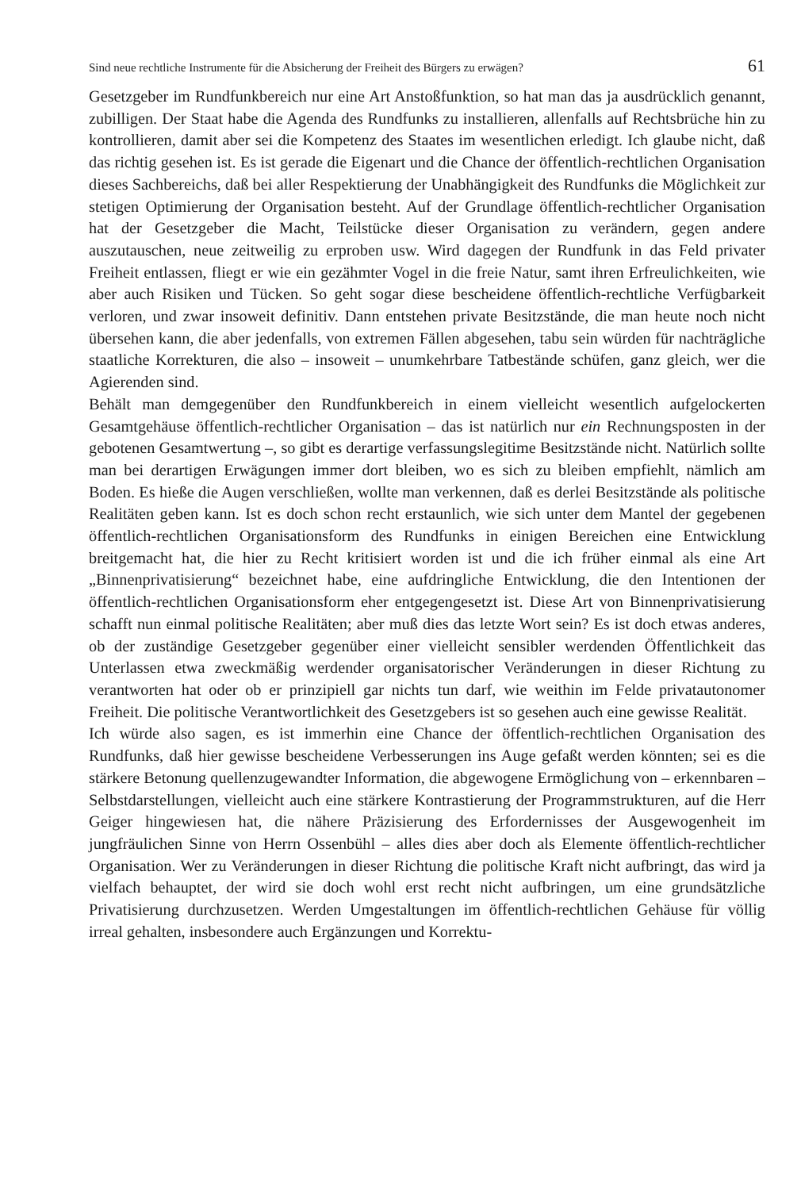Sind neue rechtliche Instrumente für die Absicherung der Freiheit des Bürgers zu erwägen? 61
Gesetzgeber im Rundfunkbereich nur eine Art Anstoßfunktion, so hat man das ja ausdrücklich genannt, zubilligen. Der Staat habe die Agenda des Rundfunks zu installieren, allenfalls auf Rechtsbrüche hin zu kontrollieren, damit aber sei die Kompetenz des Staates im wesentlichen erledigt. Ich glaube nicht, daß das richtig gesehen ist. Es ist gerade die Eigenart und die Chance der öffentlich-rechtlichen Organisation dieses Sachbereichs, daß bei aller Respektierung der Unabhängigkeit des Rundfunks die Möglichkeit zur stetigen Optimierung der Organisation besteht. Auf der Grundlage öffentlich-rechtlicher Organisation hat der Gesetzgeber die Macht, Teilstücke dieser Organisation zu verändern, gegen andere auszutauschen, neue zeitweilig zu erproben usw. Wird dagegen der Rundfunk in das Feld privater Freiheit entlassen, fliegt er wie ein gezähmter Vogel in die freie Natur, samt ihren Erfreulichkeiten, wie aber auch Risiken und Tücken. So geht sogar diese bescheidene öffentlich-rechtliche Verfügbarkeit verloren, und zwar insoweit definitiv. Dann entstehen private Besitzstände, die man heute noch nicht übersehen kann, die aber jedenfalls, von extremen Fällen abgesehen, tabu sein würden für nachträgliche staatliche Korrekturen, die also – insoweit – unumkehrbare Tatbestände schüfen, ganz gleich, wer die Agierenden sind.
Behält man demgegenüber den Rundfunkbereich in einem vielleicht wesentlich aufgelockerten Gesamtgehäuse öffentlich-rechtlicher Organisation – das ist natürlich nur ein Rechnungsposten in der gebotenen Gesamtwertung –, so gibt es derartige verfassungslegitime Besitzstände nicht. Natürlich sollte man bei derartigen Erwägungen immer dort bleiben, wo es sich zu bleiben empfiehlt, nämlich am Boden. Es hieße die Augen verschließen, wollte man verkennen, daß es derlei Besitzstände als politische Realitäten geben kann. Ist es doch schon recht erstaunlich, wie sich unter dem Mantel der gegebenen öffentlich-rechtlichen Organisationsform des Rundfunks in einigen Bereichen eine Entwicklung breitgemacht hat, die hier zu Recht kritisiert worden ist und die ich früher einmal als eine Art „Binnenprivatisierung“ bezeichnet habe, eine aufdringliche Entwicklung, die den Intentionen der öffentlich-rechtlichen Organisationsform eher entgegengesetzt ist. Diese Art von Binnenprivatisierung schafft nun einmal politische Realitäten; aber muß dies das letzte Wort sein? Es ist doch etwas anderes, ob der zuständige Gesetzgeber gegenüber einer vielleicht sensibler werdenden Öffentlichkeit das Unterlassen etwa zweckmäßig werdender organisatorischer Veränderungen in dieser Richtung zu verantworten hat oder ob er prinzipiell gar nichts tun darf, wie weithin im Felde privatautonomer Freiheit. Die politische Verantwortlichkeit des Gesetzgebers ist so gesehen auch eine gewisse Realität.
Ich würde also sagen, es ist immerhin eine Chance der öffentlich-rechtlichen Organisation des Rundfunks, daß hier gewisse bescheidene Verbesserungen ins Auge gefaßt werden könnten; sei es die stärkere Betonung quellenzugewandter Information, die abgewogene Ermöglichung von – erkennbaren – Selbstdarstellungen, vielleicht auch eine stärkere Kontrastierung der Programmstrukturen, auf die Herr Geiger hingewiesen hat, die nähere Präzisierung des Erfordernisses der Ausgewogenheit im jungfräulichen Sinne von Herrn Ossenbühl – alles dies aber doch als Elemente öffentlich-rechtlicher Organisation. Wer zu Veränderungen in dieser Richtung die politische Kraft nicht aufbringt, das wird ja vielfach behauptet, der wird sie doch wohl erst recht nicht aufbringen, um eine grundsätzliche Privatisierung durchzusetzen. Werden Umgestaltungen im öffentlich-rechtlichen Gehäuse für völlig irreal gehalten, insbesondere auch Ergänzungen und Korrektu-